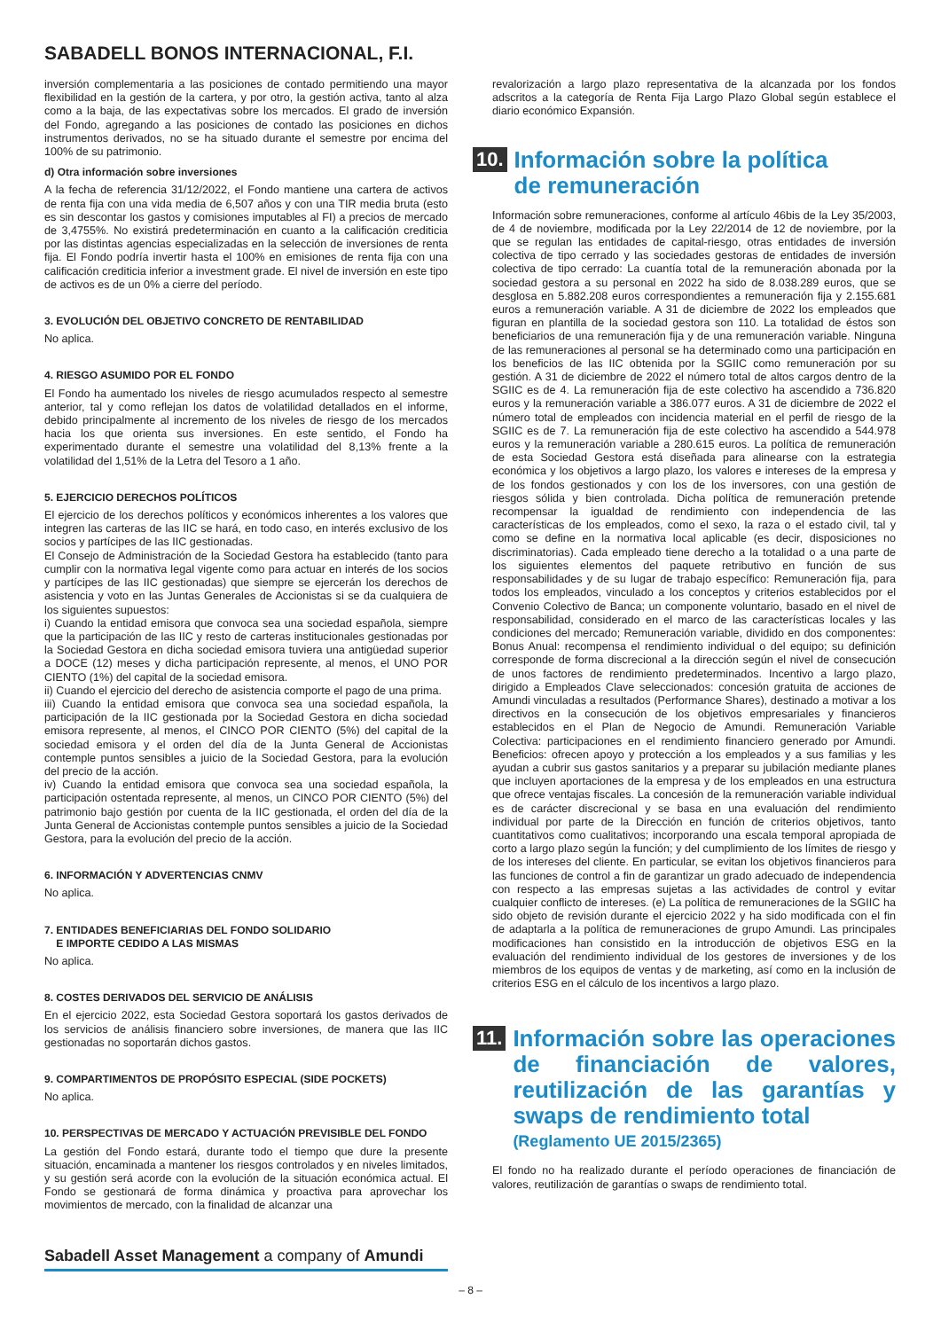SABADELL BONOS INTERNACIONAL, F.I.
inversión complementaria a las posiciones de contado permitiendo una mayor flexibilidad en la gestión de la cartera, y por otro, la gestión activa, tanto al alza como a la baja, de las expectativas sobre los mercados. El grado de inversión del Fondo, agregando a las posiciones de contado las posiciones en dichos instrumentos derivados, no se ha situado durante el semestre por encima del 100% de su patrimonio.
d) Otra información sobre inversiones
A la fecha de referencia 31/12/2022, el Fondo mantiene una cartera de activos de renta fija con una vida media de 6,507 años y con una TIR media bruta (esto es sin descontar los gastos y comisiones imputables al FI) a precios de mercado de 3,4755%. No existirá predeterminación en cuanto a la calificación crediticia por las distintas agencias especializadas en la selección de inversiones de renta fija. El Fondo podría invertir hasta el 100% en emisiones de renta fija con una calificación crediticia inferior a investment grade. El nivel de inversión en este tipo de activos es de un 0% a cierre del período.
3. EVOLUCIÓN DEL OBJETIVO CONCRETO DE RENTABILIDAD
No aplica.
4. RIESGO ASUMIDO POR EL FONDO
El Fondo ha aumentado los niveles de riesgo acumulados respecto al semestre anterior, tal y como reflejan los datos de volatilidad detallados en el informe, debido principalmente al incremento de los niveles de riesgo de los mercados hacia los que orienta sus inversiones. En este sentido, el Fondo ha experimentado durante el semestre una volatilidad del 8,13% frente a la volatilidad del 1,51% de la Letra del Tesoro a 1 año.
5. EJERCICIO DERECHOS POLÍTICOS
El ejercicio de los derechos políticos y económicos inherentes a los valores que integren las carteras de las IIC se hará, en todo caso, en interés exclusivo de los socios y partícipes de las IIC gestionadas.
El Consejo de Administración de la Sociedad Gestora ha establecido (tanto para cumplir con la normativa legal vigente como para actuar en interés de los socios y partícipes de las IIC gestionadas) que siempre se ejercerán los derechos de asistencia y voto en las Juntas Generales de Accionistas si se da cualquiera de los siguientes supuestos:
i) Cuando la entidad emisora que convoca sea una sociedad española, siempre que la participación de las IIC y resto de carteras institucionales gestionadas por la Sociedad Gestora en dicha sociedad emisora tuviera una antigüedad superior a DOCE (12) meses y dicha participación represente, al menos, el UNO POR CIENTO (1%) del capital de la sociedad emisora.
ii) Cuando el ejercicio del derecho de asistencia comporte el pago de una prima.
iii) Cuando la entidad emisora que convoca sea una sociedad española, la participación de la IIC gestionada por la Sociedad Gestora en dicha sociedad emisora represente, al menos, el CINCO POR CIENTO (5%) del capital de la sociedad emisora y el orden del día de la Junta General de Accionistas contemple puntos sensibles a juicio de la Sociedad Gestora, para la evolución del precio de la acción.
iv) Cuando la entidad emisora que convoca sea una sociedad española, la participación ostentada represente, al menos, un CINCO POR CIENTO (5%) del patrimonio bajo gestión por cuenta de la IIC gestionada, el orden del día de la Junta General de Accionistas contemple puntos sensibles a juicio de la Sociedad Gestora, para la evolución del precio de la acción.
6. INFORMACIÓN Y ADVERTENCIAS CNMV
No aplica.
7. ENTIDADES BENEFICIARIAS DEL FONDO SOLIDARIO
E IMPORTE CEDIDO A LAS MISMAS
No aplica.
8. COSTES DERIVADOS DEL SERVICIO DE ANÁLISIS
En el ejercicio 2022, esta Sociedad Gestora soportará los gastos derivados de los servicios de análisis financiero sobre inversiones, de manera que las IIC gestionadas no soportarán dichos gastos.
9. COMPARTIMENTOS DE PROPÓSITO ESPECIAL (SIDE POCKETS)
No aplica.
10. PERSPECTIVAS DE MERCADO Y ACTUACIÓN PREVISIBLE DEL FONDO
La gestión del Fondo estará, durante todo el tiempo que dure la presente situación, encaminada a mantener los riesgos controlados y en niveles limitados, y su gestión será acorde con la evolución de la situación económica actual. El Fondo se gestionará de forma dinámica y proactiva para aprovechar los movimientos de mercado, con la finalidad de alcanzar una
revalorización a largo plazo representativa de la alcanzada por los fondos adscritos a la categoría de Renta Fija Largo Plazo Global según establece el diario económico Expansión.
10. Información sobre la política
de remuneración
Información sobre remuneraciones, conforme al artículo 46bis de la Ley 35/2003, de 4 de noviembre, modificada por la Ley 22/2014 de 12 de noviembre, por la que se regulan las entidades de capital-riesgo, otras entidades de inversión colectiva de tipo cerrado y las sociedades gestoras de entidades de inversión colectiva de tipo cerrado: La cuantía total de la remuneración abonada por la sociedad gestora a su personal en 2022 ha sido de 8.038.289 euros, que se desglosa en 5.882.208 euros correspondientes a remuneración fija y 2.155.681 euros a remuneración variable. A 31 de diciembre de 2022 los empleados que figuran en plantilla de la sociedad gestora son 110. La totalidad de éstos son beneficiarios de una remuneración fija y de una remuneración variable. Ninguna de las remuneraciones al personal se ha determinado como una participación en los beneficios de las IIC obtenida por la SGIIC como remuneración por su gestión. A 31 de diciembre de 2022 el número total de altos cargos dentro de la SGIIC es de 4. La remuneración fija de este colectivo ha ascendido a 736.820 euros y la remuneración variable a 386.077 euros. A 31 de diciembre de 2022 el número total de empleados con incidencia material en el perfil de riesgo de la SGIIC es de 7. La remuneración fija de este colectivo ha ascendido a 544.978 euros y la remuneración variable a 280.615 euros. La política de remuneración de esta Sociedad Gestora está diseñada para alinearse con la estrategia económica y los objetivos a largo plazo, los valores e intereses de la empresa y de los fondos gestionados y con los de los inversores, con una gestión de riesgos sólida y bien controlada. Dicha política de remuneración pretende recompensar la igualdad de rendimiento con independencia de las características de los empleados, como el sexo, la raza o el estado civil, tal y como se define en la normativa local aplicable (es decir, disposiciones no discriminatorias). Cada empleado tiene derecho a la totalidad o a una parte de los siguientes elementos del paquete retributivo en función de sus responsabilidades y de su lugar de trabajo específico: Remuneración fija, para todos los empleados, vinculado a los conceptos y criterios establecidos por el Convenio Colectivo de Banca; un componente voluntario, basado en el nivel de responsabilidad, considerado en el marco de las características locales y las condiciones del mercado; Remuneración variable, dividido en dos componentes: Bonus Anual: recompensa el rendimiento individual o del equipo; su definición corresponde de forma discrecional a la dirección según el nivel de consecución de unos factores de rendimiento predeterminados. Incentivo a largo plazo, dirigido a Empleados Clave seleccionados: concesión gratuita de acciones de Amundi vinculadas a resultados (Performance Shares), destinado a motivar a los directivos en la consecución de los objetivos empresariales y financieros establecidos en el Plan de Negocio de Amundi. Remuneración Variable Colectiva: participaciones en el rendimiento financiero generado por Amundi. Beneficios: ofrecen apoyo y protección a los empleados y a sus familias y les ayudan a cubrir sus gastos sanitarios y a preparar su jubilación mediante planes que incluyen aportaciones de la empresa y de los empleados en una estructura que ofrece ventajas fiscales. La concesión de la remuneración variable individual es de carácter discrecional y se basa en una evaluación del rendimiento individual por parte de la Dirección en función de criterios objetivos, tanto cuantitativos como cualitativos; incorporando una escala temporal apropiada de corto a largo plazo según la función; y del cumplimiento de los límites de riesgo y de los intereses del cliente. En particular, se evitan los objetivos financieros para las funciones de control a fin de garantizar un grado adecuado de independencia con respecto a las empresas sujetas a las actividades de control y evitar cualquier conflicto de intereses. (e) La política de remuneraciones de la SGIIC ha sido objeto de revisión durante el ejercicio 2022 y ha sido modificada con el fin de adaptarla a la política de remuneraciones de grupo Amundi. Las principales modificaciones han consistido en la introducción de objetivos ESG en la evaluación del rendimiento individual de los gestores de inversiones y de los miembros de los equipos de ventas y de marketing, así como en la inclusión de criterios ESG en el cálculo de los incentivos a largo plazo.
11. Información sobre las operaciones de financiación de valores, reutilización de las garantías y swaps de rendimiento total
(Reglamento UE 2015/2365)
El fondo no ha realizado durante el período operaciones de financiación de valores, reutilización de garantías o swaps de rendimiento total.
Sabadell Asset Management a company of Amundi
– 8 –